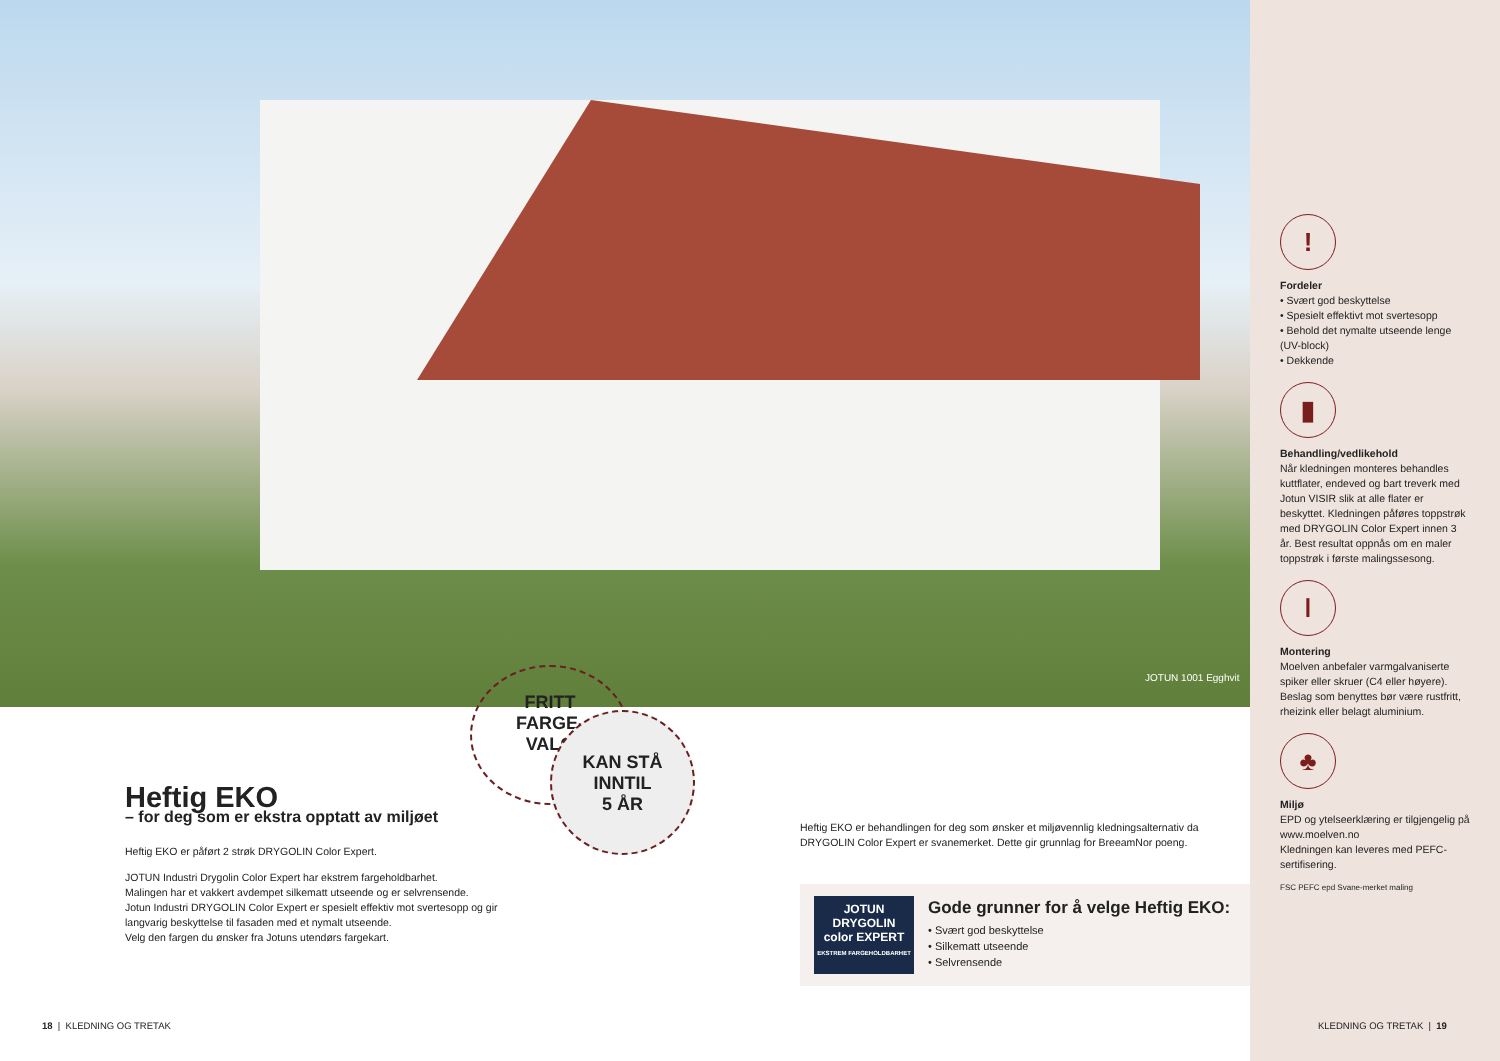JOTUN 1001 Egghvit
FRITT
FARGE-
VALG
KAN STÅ
INNTIL
5 ÅR
Heftig EKO
– for deg som er ekstra opptatt av miljøet
Heftig EKO er påført 2 strøk DRYGOLIN Color Expert.
JOTUN Industri Drygolin Color Expert har ekstrem fargeholdbarhet.
Malingen har et vakkert avdempet silkematt utseende og er selvrensende.
Jotun Industri DRYGOLIN Color Expert er spesielt effektiv mot svertesopp og gir langvarig beskyttelse til fasaden med et nymalt utseende.
Velg den fargen du ønsker fra Jotuns utendørs fargekart.
Heftig EKO er behandlingen for deg som ønsker et miljøvennlig kledningsalternativ da DRYGOLIN Color Expert er svanemerket. Dette gir grunnlag for BreeamNor poeng.
JOTUN
DRYGOLIN
color EXPERT
EKSTREM FARGEHOLDBARHET
Gode grunner for å velge Heftig EKO:
• Svært god beskyttelse
• Silkematt utseende
• Selvrensende
!
Fordeler
• Svært god beskyttelse
• Spesielt effektivt mot svertesopp
• Behold det nymalte utseende lenge (UV-block)
• Dekkende
▮
Behandling/vedlikehold
Når kledningen monteres behandles kuttflater, endeved og bart treverk med Jotun VISIR slik at alle flater er beskyttet. Kledningen påføres toppstrøk med DRYGOLIN Color Expert innen 3 år. Best resultat oppnås om en maler toppstrøk i første malingssesong.
ǀ
Montering
Moelven anbefaler varmgalvaniserte spiker eller skruer (C4 eller høyere). Beslag som benyttes bør være rustfritt, rheizink eller belagt aluminium.
♣
Miljø
EPD og ytelseerklæring er tilgjengelig på www.moelven.no
Kledningen kan leveres med PEFC-sertifisering.
FSC PEFC epd Svane-merket maling
18 | KLEDNING OG TRETAK KLEDNING OG TRETAK | 19